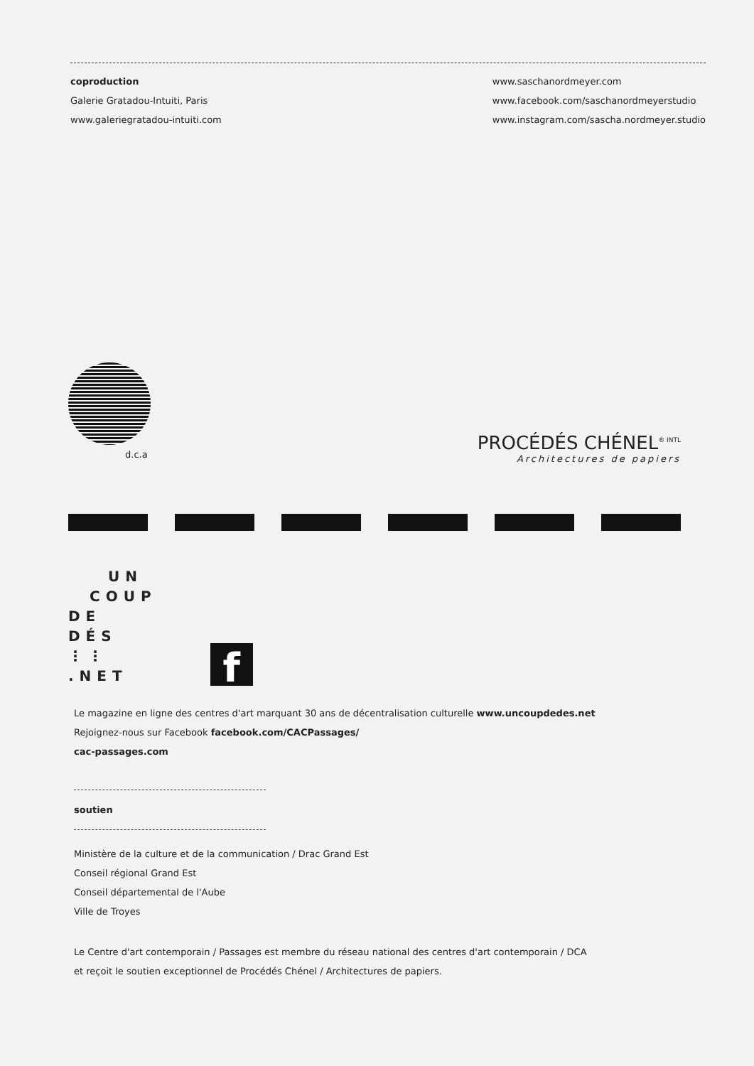coproduction
Galerie Gratadou-Intuiti, Paris
www.galeriegratadou-intuiti.com
www.saschanordmeyer.com
www.facebook.com/saschanordmeyerstudio
www.instagram.com/sascha.nordmeyer.studio
d.c.a
PROCÉDÉS CHÉNEL<sup>® INTL</sup>
Architectures de papiers
UN
COUP
DE
DÉS
⋮⋮
.NET
f
Le magazine en ligne des centres d'art marquant 30 ans de décentralisation culturelle www.uncoupdedes.net
Rejoignez-nous sur Facebook facebook.com/CACPassages/
cac-passages.com
soutien
Ministère de la culture et de la communication / Drac Grand Est
Conseil régional Grand Est
Conseil départemental de l'Aube
Ville de Troyes
Le Centre d'art contemporain / Passages est membre du réseau national des centres d'art contemporain / DCA
et reçoit le soutien exceptionnel de Procédés Chénel / Architectures de papiers.